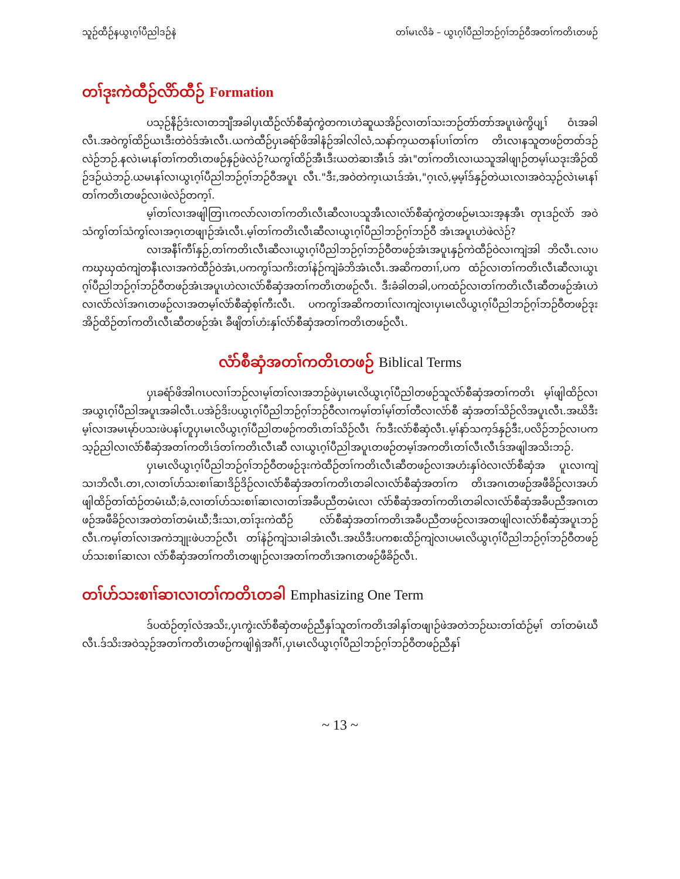သူဉ်ထီဉ်နယွၤဂ့ၢ်ပီညါဒဉ်နဲ တၢ်မၤလိခံ – ယွၤဂ့ၢ်ပီညါဘဉ်ဂ့ၢ်ဘဉ်ဝီအတၢ်ကတိၤတဖဉ်
တၢ်ဒုးကဲထီဉ်လိာ်ထီဉ် Formation
ပသ့ဉ်နီဉ်ဒံးလၢတဘျီအခါပှၤထီဉ်လံာ်စီဆှံကွဲတကၤဟဲဆူယအိဉ်လၢတၢ်သးဘဉ်တံာ်တာ်အပူၤဖဲကွိပျ့ၢ် ဝံၤအခါလီၤ.အဝဲကွၢ်ထိဉ်ယၤဒီးတဲဝဲဒ်အံၤလီၤ.ယကဲထီဉ်ပှၤခရံာ်ဖိအါနံဉ်အါလါလံ,သနာ်က့ယတနၢ်ပၢၢ်တၢ်က တိၤလၢနသူတဖဉ်တဝာ်ဒဉ်လဲဉ်ဘဉ်.နလဲၤမၤနၢ်တၢ်ကတိၤတဖဉ်နှဉ်ဖဲလဲဉ်?ယကွၢ်ထိဉ်အီၤဒီးယတဲဆၢအီၤဒ် အံၤ"တၢ်ကတိၤလၢယသူအါဖျၢဉ်တမ့ၢ်ယဒုးအိဉ်ထိဉ်ဒဉ်ယဲဘဉ်.ယမၤနၢ်လၢယွၤဂ့ၢ်ပီညါဘဉ်ဂ့ၢ်ဘဉ်ဝီအပူၤ လီၤ."ဒီး,အဝဲတဲက့ၤယၤဒ်အံၤ,"ဂ့ၤလံ,မ့မ့ၢ်ဒ်နှဉ်တဲယၤလၢအဝဲသ့ဉ်လဲၤမၤနၢ်တၢ်ကတိၤတဖဉ်လၢဖဲလဲဉ်တက့ၢ်.
မ့ၢ်တၢ်လၢအဖျါတြၢၤကလာ်လၢတၢ်ကတိၤလီၤဆီလၢပသူအီၤလၢလံာ်စီဆှံကွဲတဖဉ်မၤသးအ့နအီၤ တုၤဒဉ်လဲာ် အဝဲသံကွၢ်တၢ်သံကွၢ်လၢအဂ့ၤတဖျၢဉ်အံၤလီၤ.မ့ၢ်တၢ်ကတိၤလီၤဆီလၢယွၤဂ့ၢ်ပီညါဘဉ်ဂ့ၢ်ဘဉ်ဝီ အံၤအပူၤဟဲဖဲလဲဉ်?
လၢအနီၢ်ကီၢ်နှဉ်,တၢ်ကတိၤလီၤဆီလၢယွၤဂ့ၢ်ပီညါဘဉ်ဂ့ၢ်ဘဉ်ဝီတဖဉ်အံၤအပူၤနှဉ်ကဲထီဉ်ဝဲလၢကျဲအါ ဘိလီၤ.လၢပကၰၰထံကျဲတနီၤလၢအကဲထီဉ်ဝဲအံၤ,ပကကွၢ်သကိးတၢ်နဲဉ်ကျဲခံဘိအံၤလီၤ.အဆိကတၢၢ်,ပက ထံဉ်လၢတၢ်ကတိၤလီၤဆီလၢယွၤဂ့ၢ်ပီညါဘဉ်ဂ့ၢ်ဘဉ်ဝီတဖဉ်အံၤအပူၤဟဲလၢလံာ်စီဆှံအတၢ်ကတိၤတဖဉ်လီၤ. ဒီးခံခါတခါ,ပကထံဉ်လၢတၢ်ကတိၤလီၤဆီတဖဉ်အံၤဟဲလၢလံာ်လဲၢ်အဂၤတဖဉ်လၢအတမ့ၢ်လံာ်စီဆှံစ့ၢ်ကီးလီၤ. ပကကွၢ်အဆိကတၢၢ်လၢကျဲလၢပှၤမၤလိယွၤဂ့ၢ်ပီညါဘဉ်ဂ့ၢ်ဘဉ်ဝီတဖဉ်ဒုးအိဉ်ထိဉ်တၢ်ကတိၤလီၤဆီတဖဉ်အံၤ ခီဖျိတၢ်ဟံးနှၢ်လံာ်စီဆှံအတၢ်ကတိၤတဖဉ်လီၤ.
လံာ်စီဆှံအတၢ်ကတိၤတဖဉ် Biblical Terms
ပှၤခရံာ်ဖိအါဂၤပလၢၢ်ဘဉ်လၢမ့ၢ်တၢ်လၢအဘဉ်ဖဲပှၤမၤလိယွၤဂ့ၢ်ပီညါတဖဉ်သူလံာ်စီဆှံအတၢ်ကတိၤ မ့ၢ်ဖျါထိဉ်လၢအယွၤဂ့ၢ်ပီညါအပူၤအခါလီၤ.ပအဲဉ်ဒိးပယွၤဂ့ၢ်ပီညါဘဉ်ဂ့ၢ်ဘဉ်ဝီလၢကမ့ၢ်တၢ်မ့ၢ်တၢ်တီလၢလံာ်စီ ဆှံအတၢ်သိဉ်လိအပူၤလီၤ.အဃိဒီးမ့ၢ်လၢအမၤမုာ်ပသးဖဲပနၢ်ဟူပှၤမၤလိယွၤဂ့ၢ်ပီညါတဖဉ်ကတိၤတၢ်သိဉ်လီၤ ဂ်ာဒီးလံာ်စီဆှံလီၤ.မ့ၢ်နာ်သက့ဒ်နှဉ်ဒီး,ပလိဉ်ဘဉ်လၢပကသ့ဉ်ညါလၢလံာ်စီဆှံအတၢ်ကတိၤဒ်တၢ်ကတိၤလီၤဆီ လၢယွၤဂ့ၢ်ပီညါအပူၤတဖဉ်တမ့ၢ်အကတိၤတၢ်လီၤလီၤဒ်အဖျါအသိးဘဉ်.
ပှၤမၤလိယွၤဂ့ၢ်ပီညါဘဉ်ဂ့ၢ်ဘဉ်ဝီတဖဉ်ဒုးကဲထီဉ်တၢ်ကတိၤလီၤဆီတဖဉ်လၢအဟံးနှၢ်ဝဲလၢလံာ်စီဆှံအ ပူၤလၢကျဲသၢဘိလီၤ.တၢ,လၢတၢ်ဟ်သးစၢၢ်ဆၢဒိဉ်ဒိဉ်လၢလံာ်စီဆှံအတၢ်ကတိၤတခါလၢလံာ်စီဆှံအတၢ်က တိၤအဂၤတဖဉ်အဖီခိဉ်လၢအဟ်ဖျါထိဉ်တၢ်ထံဉ်တမံၤဃီ;ခံ,လၢတၢ်ဟ်သးစၢၢ်ဆၢလၢတၢ်အခီပညီတမံၤလၢ လံာ်စီဆှံအတၢ်ကတိၤတခါလၢလံာ်စီဆှံအခီပညီအဂၤတဖဉ်အဖီခိဉ်လၢအတဲတၢ်တမံၤဃီ;ဒီးသၢ,တၢ်ဒုးကဲထီဉ် လံာ်စီဆှံအတၢ်ကတိၤအခီပညီတဖဉ်လၢအတဖျါလၢလံာ်စီဆှံအပူၤဘဉ်လီၤ.ကမ့ၢ်တၢ်လၢအကဲဘျုးဖဲပဘဉ်လီၤ တၢ်နဲဉ်ကျဲသၢခါအံၤလီၤ.အဃိဒီးပကစးထိဉ်ကျဲလၢပမၤလိယွၤဂ့ၢ်ပီညါဘဉ်ဂ့ၢ်ဘဉ်ဝီတဖဉ်ဟ်သးစၢၢ်ဆၢလၢ လံာ်စီဆှံအတၢ်ကတိၤတဖျၢဉ်လၢအတၢ်ကတိၤအဂၤတဖဉ်ဖီခိဉ်လီၤ.
တၢ်ဟ်သးစၢၢ်ဆၢလၢတၢ်ကတိၤတခါ Emphasizing One Term
ဒ်ပထံဉ်တ့ၢ်လံအသိး,ပှၤကွဲးလံာ်စီဆှံတဖဉ်ညီနှၢ်သူတၢ်ကတိၤအါနှၢ်တဖျၢဉ်ဖဲအတဲဘဉ်ဃးတၢ်ထံဉ်မ့ၢ် တၢ်တမံၤဃီလီၤ.ဒ်သိးအဝဲသ့ဉ်အတၢ်ကတိၤတဖဉ်ကဖျါရှဲအဂီၢ်,ပှၤမၤလိယွၤဂ့ၢ်ပီညါဘဉ်ဂ့ၢ်ဘဉ်ဝီတဖဉ်ညီနှၢ်
~ 13 ~